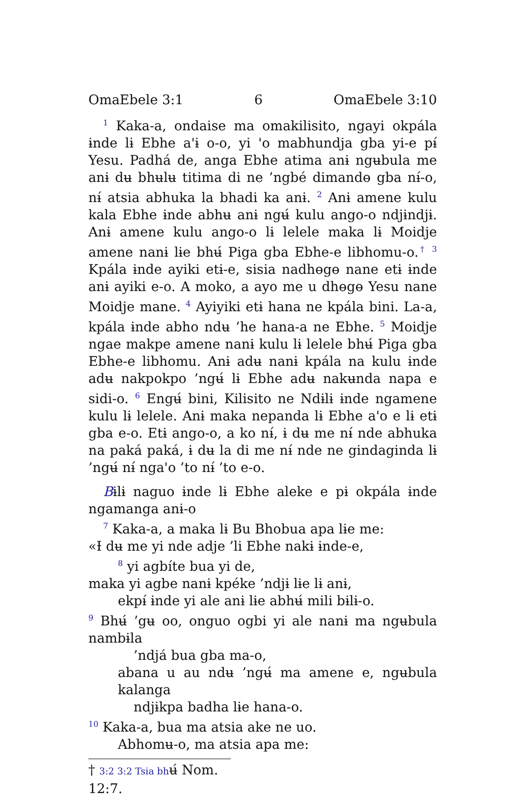OmaEbele 3:1 6 OmaEbele 3:10
<sup>1</sup> Kaka-a, ondaise ma omakilisito, ngayi okpála ɨnde lɨ Ebhe a'ɨ o-o, yi 'o mabhundja gba yi-e pɨ́ Yesu. Padhá de, anga Ebhe atima anɨ ngʉbula me anɨ dʉ bhʉlʉ titima di ne ’ngbé dimandɵ gba nɨ́-o, nɨ́ atsia abhuka la bhadi ka anɨ. <sup>2</sup> Anɨ amene kulu kala Ebhe ɨnde abhʉ anɨ ngʉ́ kulu ango-o ndjɨndjɨ. Anɨ amene kulu ango-o lɨ lelele maka lɨ Moidje amene nanɨ lɨe bhʉ́ Piga gba Ebhe-e libhomu-o.<sup>†</sup> <sup>3</sup> Kpála ɨnde ayiki etɨ-e, sisia nadhɵgɵ nane etɨ ɨnde anɨ ayiki e-o. A moko, a ayo me u dhɵgɵ Yesu nane Moidje mane. <sup>4</sup> Ayiyiki etɨ hana ne kpála bini. La-a, kpála ɨnde abho ndʉ ’he hana-a ne Ebhe. <sup>5</sup> Moidje ngae makpe amene nanɨ kulu lɨ lelele bhʉ́ Piga gba Ebhe-e libhomu. Anɨ adʉ nanɨ kpála na kulu ɨnde adʉ nakpokpo ’ngʉ́ lɨ Ebhe adʉ nakʉnda napa e sidi-o. <sup>6</sup> Engʉ́ bini, Kilisito ne Ndɨlɨ ɨnde ngamene kulu lɨ lelele. Anɨ maka nepanda lɨ Ebhe a'o e lɨ etɨ gba e-o. Etɨ ango-o, a ko nɨ́, ɨ dʉ me nɨ́ nde abhuka na paká paká, ɨ dʉ la di me nɨ́ nde ne gindaginda lɨ ’ngʉ́ nɨ́ nga'o ’to nɨ́ ’to e-o.
Bɨlɨ naguo ɨnde lɨ Ebhe aleke e pɨ okpála ɨnde ngamanga anɨ-o
<sup>7</sup> Kaka-a, a maka lɨ Bu Bhobua apa lɨe me:
«Ɨ dʉ me yi nde adje ’li Ebhe nakɨ ɨnde-e,
<sup>8</sup> yi agbíte bua yi de,
maka yi agbe nanɨ kpéke ’ndjɨ lɨe lɨ anɨ,
ekpɨ́ ɨnde yi ale anɨ lɨe abhʉ́ mili bɨlɨ-o.
<sup>9</sup> Bhʉ́ ’gʉ oo, onguo ogbi yi ale nanɨ ma ngʉbula nambɨla
’ndjá bua gba ma-o,
abana u au ndʉ ’ngʉ́ ma amene e, ngʉbula kalanga
ndjɨkpa badha lɨe hana-o.
<sup>10</sup> Kaka-a, bua ma atsia ake ne uo.
Abhomʉ-o, ma atsia apa me:
† 3:2 3:2 Tsia bhʉ́ Nom. 12:7.